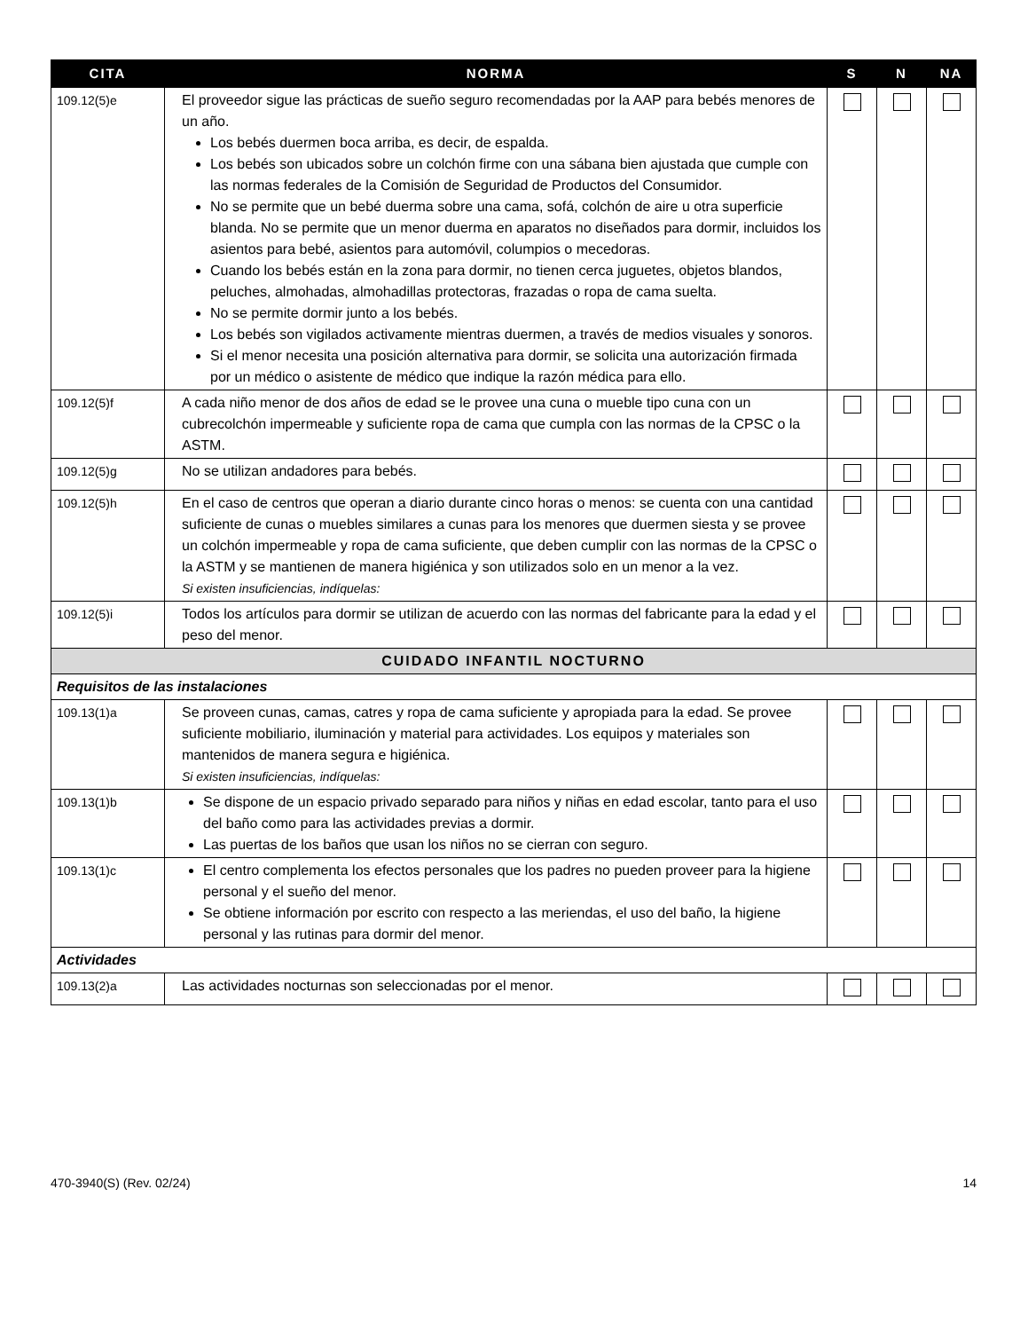| CITA | NORMA | S | N | NA |
| --- | --- | --- | --- | --- |
| 109.12(5)e | El proveedor sigue las prácticas de sueño seguro recomendadas por la AAP para bebés menores de un año. Los bebés duermen boca arriba, es decir, de espalda. Los bebés son ubicados sobre un colchón firme con una sábana bien ajustada que cumple con las normas federales de la Comisión de Seguridad de Productos del Consumidor. No se permite que un bebé duerma sobre una cama, sofá, colchón de aire u otra superficie blanda. No se permite que un menor duerma en aparatos no diseñados para dormir, incluidos los asientos para bebé, asientos para automóvil, columpios o mecedoras. Cuando los bebés están en la zona para dormir, no tienen cerca juguetes, objetos blandos, peluches, almohadas, almohadillas protectoras, frazadas o ropa de cama suelta. No se permite dormir junto a los bebés. Los bebés son vigilados activamente mientras duermen, a través de medios visuales y sonoros. Si el menor necesita una posición alternativa para dormir, se solicita una autorización firmada por un médico o asistente de médico que indique la razón médica para ello. | | | |
| 109.12(5)f | A cada niño menor de dos años de edad se le provee una cuna o mueble tipo cuna con un cubrecolchón impermeable y suficiente ropa de cama que cumpla con las normas de la CPSC o la ASTM. | | | |
| 109.12(5)g | No se utilizan andadores para bebés. | | | |
| 109.12(5)h | En el caso de centros que operan a diario durante cinco horas o menos: se cuenta con una cantidad suficiente de cunas o muebles similares a cunas para los menores que duermen siesta y se provee un colchón impermeable y ropa de cama suficiente, que deben cumplir con las normas de la CPSC o la ASTM y se mantienen de manera higiénica y son utilizados solo en un menor a la vez. Si existen insuficiencias, indíquelas: | | | |
| 109.12(5)i | Todos los artículos para dormir se utilizan de acuerdo con las normas del fabricante para la edad y el peso del menor. | | | |
| CUIDADO INFANTIL NOCTURNO | | | | |
| Requisitos de las instalaciones | | | | |
| 109.13(1)a | Se proveen cunas, camas, catres y ropa de cama suficiente y apropiada para la edad. Se provee suficiente mobiliario, iluminación y material para actividades. Los equipos y materiales son mantenidos de manera segura e higiénica. Si existen insuficiencias, indíquelas: | | | |
| 109.13(1)b | Se dispone de un espacio privado separado para niños y niñas en edad escolar, tanto para el uso del baño como para las actividades previas a dormir. Las puertas de los baños que usan los niños no se cierran con seguro. | | | |
| 109.13(1)c | El centro complementa los efectos personales que los padres no pueden proveer para la higiene personal y el sueño del menor. Se obtiene información por escrito con respecto a las meriendas, el uso del baño, la higiene personal y las rutinas para dormir del menor. | | | |
| Actividades | | | | |
| 109.13(2)a | Las actividades nocturnas son seleccionadas por el menor. | | | |
470-3940(S) (Rev. 02/24) 14